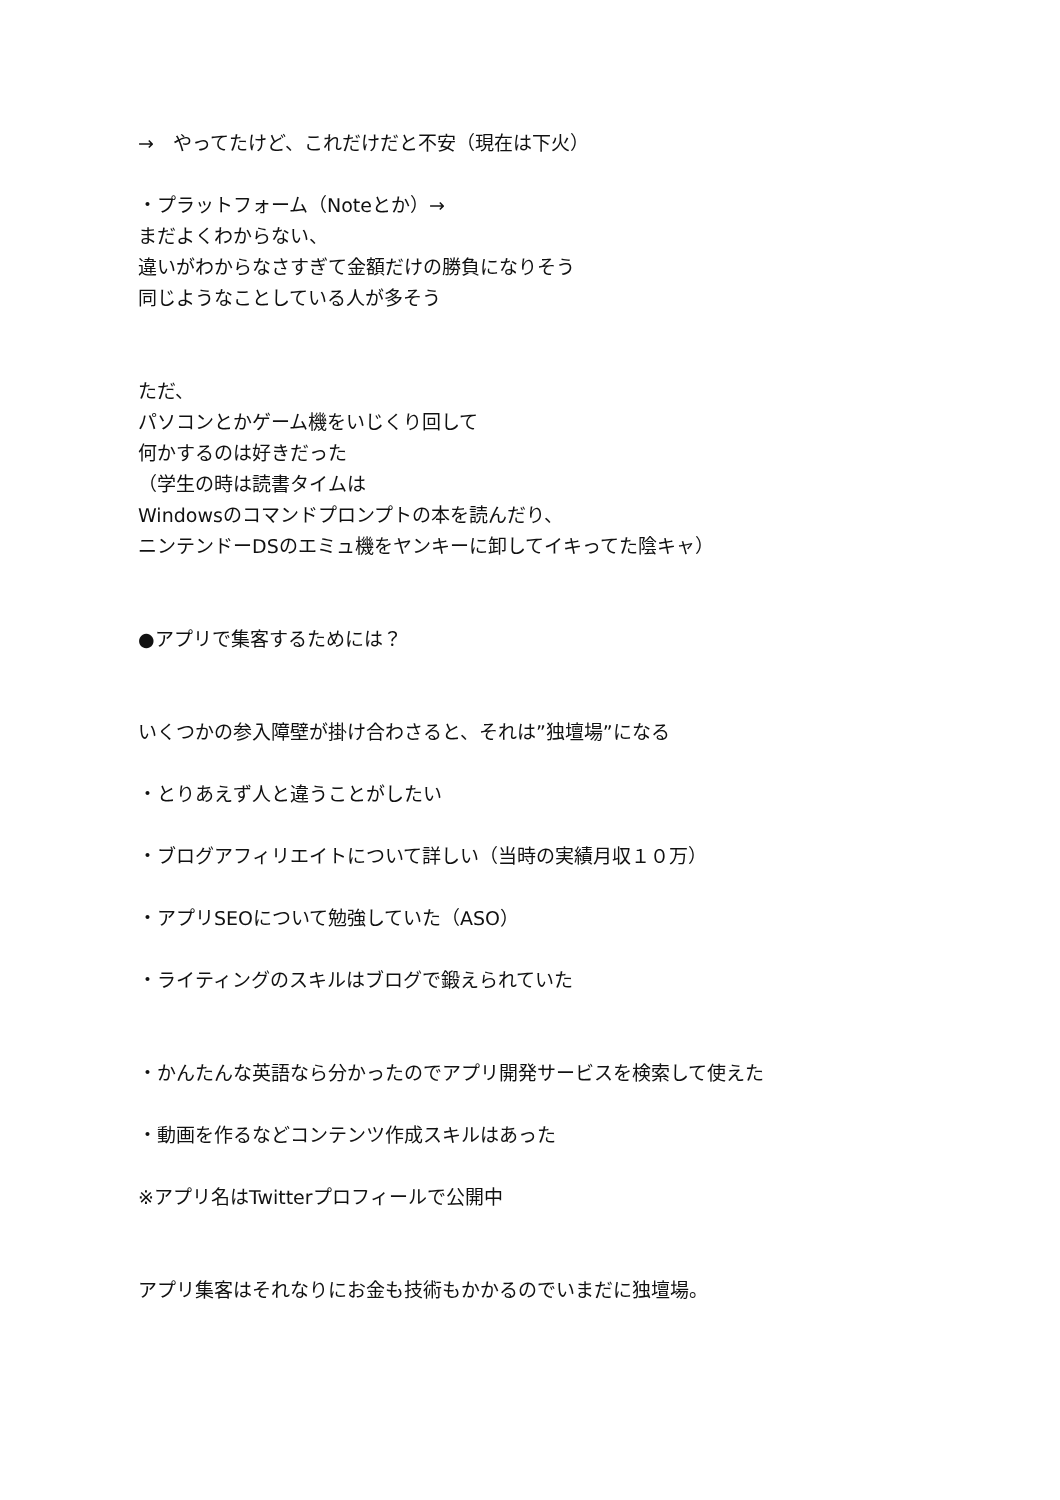→　やってたけど、これだけだと不安（現在は下火）
・プラットフォーム（Noteとか）→
まだよくわからない、
違いがわからなさすぎて金額だけの勝負になりそう
同じようなことしている人が多そう
ただ、
パソコンとかゲーム機をいじくり回して
何かするのは好きだった
（学生の時は読書タイムは
Windowsのコマンドプロンプトの本を読んだり、
ニンテンドーDSのエミュ機をヤンキーに卸してイキってた陰キャ）
●アプリで集客するためには？
いくつかの参入障壁が掛け合わさると、それは”独壇場”になる
・とりあえず人と違うことがしたい
・ブログアフィリエイトについて詳しい（当時の実績月収１０万）
・アプリSEOについて勉強していた（ASO）
・ライティングのスキルはブログで鍛えられていた
・かんたんな英語なら分かったのでアプリ開発サービスを検索して使えた
・動画を作るなどコンテンツ作成スキルはあった
※アプリ名はTwitterプロフィールで公開中
アプリ集客はそれなりにお金も技術もかかるのでいまだに独壇場。